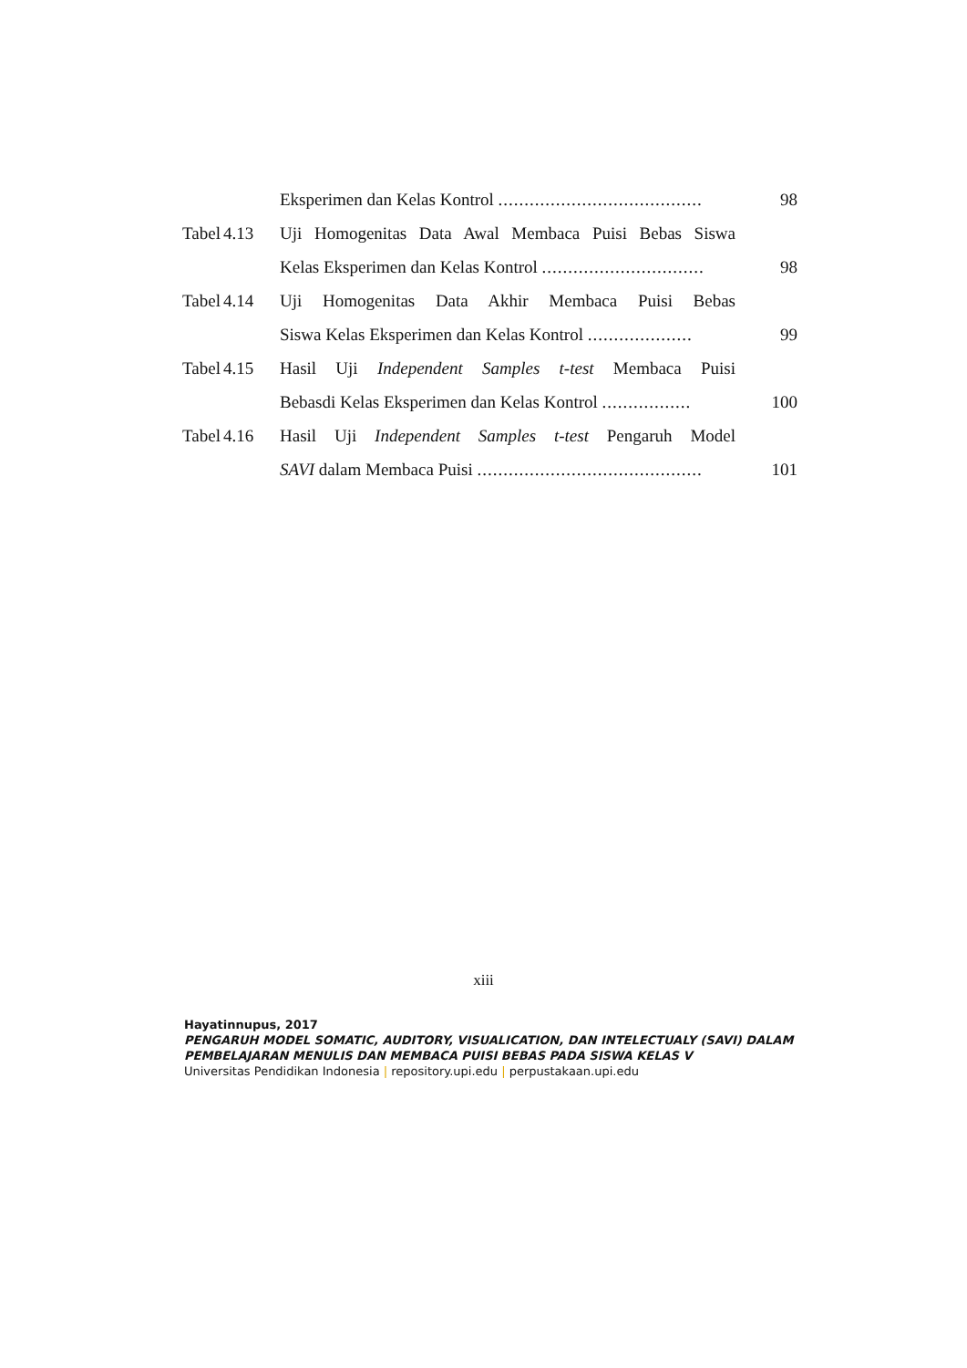| | | Eksperimen dan Kelas Kontrol ....................................... | 98 |
| Tabel | 4.13 | Uji Homogenitas Data Awal Membaca Puisi Bebas Siswa | |
| | | Kelas Eksperimen dan Kelas Kontrol ............................... | 98 |
| Tabel | 4.14 | Uji Homogenitas Data Akhir Membaca Puisi Bebas | |
| | | Siswa Kelas Eksperimen dan Kelas Kontrol .................... | 99 |
| Tabel | 4.15 | Hasil Uji Independent Samples t-test Membaca Puisi | |
| | | Bebasdi Kelas Eksperimen dan Kelas Kontrol ................. | 100 |
| Tabel | 4.16 | Hasil Uji Independent Samples t-test Pengaruh Model | |
| | | SAVI dalam Membaca Puisi ........................................... | 101 |
xiii
Hayatinnupus, 2017
PENGARUH MODEL SOMATIC, AUDITORY, VISUALICATION, DAN INTELECTUALY (SAVI) DALAM
PEMBELAJARAN MENULIS DAN MEMBACA PUISI BEBAS PADA SISWA KELAS V
Universitas Pendidikan Indonesia | repository.upi.edu | perpustakaan.upi.edu